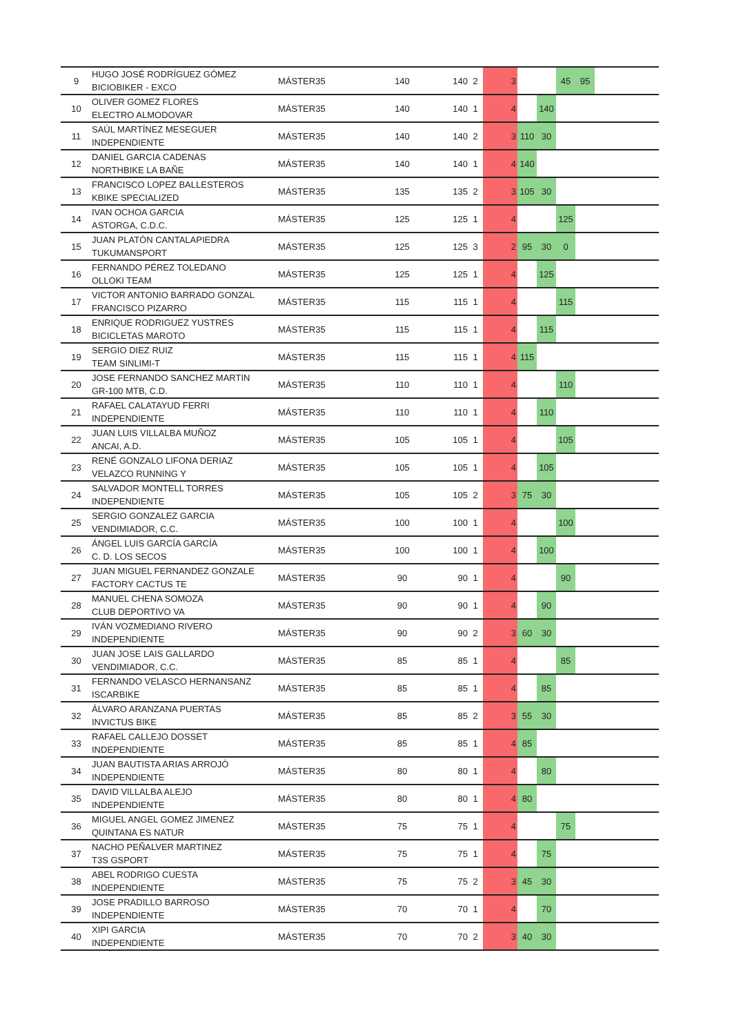| 9 | HUGO JOSÉ RODRÍGUEZ GÓMEZ BICIOBIKER - EXCO | MÁSTER35 | 140 | 140 | 2 | 3 | | | 45 | 95 | |
| 10 | OLIVER GOMEZ FLORES ELECTRO ALMODOVAR | MÁSTER35 | 140 | 140 | 1 | 4 | | 140 | | | |
| 11 | SAÚL MARTÍNEZ MESEGUER INDEPENDIENTE | MÁSTER35 | 140 | 140 | 2 | 3 | 110 | 30 | | | |
| 12 | DANIEL GARCIA CADENAS NORTHBIKE LA BAÑE | MÁSTER35 | 140 | 140 | 1 | 4 | 140 | | | | |
| 13 | FRANCISCO LOPEZ BALLESTEROS KBIKE SPECIALIZED | MÁSTER35 | 135 | 135 | 2 | 3 | 105 | 30 | | | |
| 14 | IVAN OCHOA GARCIA ASTORGA, C.D.C. | MÁSTER35 | 125 | 125 | 1 | 4 | | | 125 | | |
| 15 | JUAN PLATÓN CANTALAPIEDRA TUKUMANSPORT | MÁSTER35 | 125 | 125 | 3 | 2 | 95 | 30 | 0 | | |
| 16 | FERNANDO PÉREZ TOLEDANO OLLOKI TEAM | MÁSTER35 | 125 | 125 | 1 | 4 | | 125 | | | |
| 17 | VICTOR ANTONIO BARRADO GONZAL FRANCISCO PIZARRO | MÁSTER35 | 115 | 115 | 1 | 4 | | | 115 | | |
| 18 | ENRIQUE RODRIGUEZ YUSTRES BICICLETAS MAROTO | MÁSTER35 | 115 | 115 | 1 | 4 | | 115 | | | |
| 19 | SERGIO DIEZ RUIZ TEAM SINLIMI-T | MÁSTER35 | 115 | 115 | 1 | 4 | 115 | | | | |
| 20 | JOSE FERNANDO SANCHEZ MARTIN GR-100 MTB, C.D. | MÁSTER35 | 110 | 110 | 1 | 4 | | | 110 | | |
| 21 | RAFAEL CALATAYUD FERRI INDEPENDIENTE | MÁSTER35 | 110 | 110 | 1 | 4 | | 110 | | | |
| 22 | JUAN LUIS VILLALBA MUÑOZ ANCAI, A.D. | MÁSTER35 | 105 | 105 | 1 | 4 | | | 105 | | |
| 23 | RENÉ GONZALO LIFONA DERIAZ VELAZCO RUNNING Y | MÁSTER35 | 105 | 105 | 1 | 4 | | 105 | | | |
| 24 | SALVADOR MONTELL TORRES INDEPENDIENTE | MÁSTER35 | 105 | 105 | 2 | 3 | 75 | 30 | | | |
| 25 | SERGIO GONZALEZ GARCIA VENDIMIADOR, C.C. | MÁSTER35 | 100 | 100 | 1 | 4 | | | 100 | | |
| 26 | ÁNGEL LUIS GARCÍA GARCÍA C. D. LOS SECOS | MÁSTER35 | 100 | 100 | 1 | 4 | | 100 | | | |
| 27 | JUAN MIGUEL FERNANDEZ GONZALE FACTORY CACTUS TE | MÁSTER35 | 90 | 90 | 1 | 4 | | | 90 | | |
| 28 | MANUEL CHENA SOMOZA CLUB DEPORTIVO VA | MÁSTER35 | 90 | 90 | 1 | 4 | | 90 | | | |
| 29 | IVÁN VOZMEDIANO RIVERO INDEPENDIENTE | MÁSTER35 | 90 | 90 | 2 | 3 | 60 | 30 | | | |
| 30 | JUAN JOSE LAIS GALLARDO VENDIMIADOR, C.C. | MÁSTER35 | 85 | 85 | 1 | 4 | | | 85 | | |
| 31 | FERNANDO VELASCO HERNANSANZ ISCARBIKE | MÁSTER35 | 85 | 85 | 1 | 4 | | 85 | | | |
| 32 | ÁLVARO ARANZANA PUERTAS INVICTUS BIKE | MÁSTER35 | 85 | 85 | 2 | 3 | 55 | 30 | | | |
| 33 | RAFAEL CALLEJO DOSSET INDEPENDIENTE | MÁSTER35 | 85 | 85 | 1 | 4 | 85 | | | | |
| 34 | JUAN BAUTISTA ARIAS ARROJÓ INDEPENDIENTE | MÁSTER35 | 80 | 80 | 1 | 4 | | 80 | | | |
| 35 | DAVID VILLALBA ALEJO INDEPENDIENTE | MÁSTER35 | 80 | 80 | 1 | 4 | 80 | | | | |
| 36 | MIGUEL ANGEL GOMEZ JIMENEZ QUINTANA ES NATUR | MÁSTER35 | 75 | 75 | 1 | 4 | | | 75 | | |
| 37 | NACHO PEÑALVER MARTINEZ T3S GSPORT | MÁSTER35 | 75 | 75 | 1 | 4 | | 75 | | | |
| 38 | ABEL RODRIGO CUESTA INDEPENDIENTE | MÁSTER35 | 75 | 75 | 2 | 3 | 45 | 30 | | | |
| 39 | JOSE PRADILLO BARROSO INDEPENDIENTE | MÁSTER35 | 70 | 70 | 1 | 4 | | 70 | | | |
| 40 | XIPI GARCIA INDEPENDIENTE | MÁSTER35 | 70 | 70 | 2 | 3 | 40 | 30 | | | |